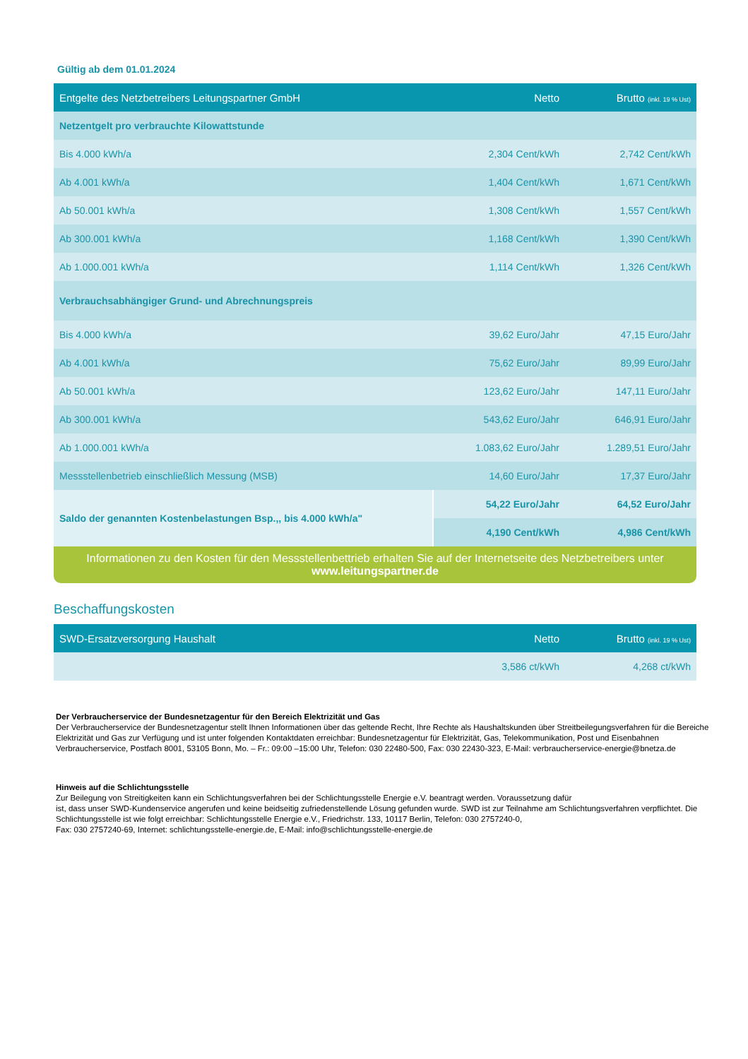Gültig ab dem 01.01.2024
| Entgelte des Netzbetreibers Leitungspartner GmbH | Netto | Brutto (inkl. 19 % Ust) |
| --- | --- | --- |
| Netzentgelt pro verbrauchte Kilowattstunde | | |
| Bis 4.000 kWh/a | 2,304 Cent/kWh | 2,742 Cent/kWh |
| Ab 4.001 kWh/a | 1,404 Cent/kWh | 1,671 Cent/kWh |
| Ab 50.001 kWh/a | 1,308 Cent/kWh | 1,557 Cent/kWh |
| Ab 300.001 kWh/a | 1,168 Cent/kWh | 1,390 Cent/kWh |
| Ab 1.000.001 kWh/a | 1,114 Cent/kWh | 1,326 Cent/kWh |
| Verbrauchsabhängiger Grund- und Abrechnungspreis | | |
| Bis 4.000 kWh/a | 39,62 Euro/Jahr | 47,15 Euro/Jahr |
| Ab 4.001 kWh/a | 75,62 Euro/Jahr | 89,99 Euro/Jahr |
| Ab 50.001 kWh/a | 123,62 Euro/Jahr | 147,11 Euro/Jahr |
| Ab 300.001 kWh/a | 543,62 Euro/Jahr | 646,91 Euro/Jahr |
| Ab 1.000.001 kWh/a | 1.083,62 Euro/Jahr | 1.289,51 Euro/Jahr |
| Messstellenbetrieb einschließlich Messung (MSB) | 14,60 Euro/Jahr | 17,37 Euro/Jahr |
| Saldo der genannten Kostenbelastungen Bsp.,, bis 4.000 kWh/a" | 54,22 Euro/Jahr | 64,52 Euro/Jahr |
| | 4,190 Cent/kWh | 4,986 Cent/kWh |
Informationen zu den Kosten für den Messstellenbettrieb erhalten Sie auf der Internetseite des Netzbetreibers unter
www.leitungspartner.de
Beschaffungskosten
| SWD-Ersatzversorgung Haushalt | Netto | Brutto (inkl. 19 % Ust) |
| --- | --- | --- |
| | 3,586 ct/kWh | 4,268 ct/kWh |
Der Verbraucherservice der Bundesnetzagentur für den Bereich Elektrizität und Gas
Der Verbraucherservice der Bundesnetzagentur stellt Ihnen Informationen über das geltende Recht, Ihre Rechte als Haushaltskunden über Streitbeilegungsverfahren für die Bereiche Elektrizität und Gas zur Verfügung und ist unter folgenden Kontaktdaten erreichbar: Bundesnetzagentur für Elektrizität, Gas, Telekommunikation, Post und Eisenbahnen Verbraucherservice, Postfach 8001, 53105 Bonn, Mo. – Fr.: 09:00 –15:00 Uhr, Telefon: 030 22480-500, Fax: 030 22430-323, E-Mail: verbraucherservice-energie@bnetza.de
Hinweis auf die Schlichtungsstelle
Zur Beilegung von Streitigkeiten kann ein Schlichtungsverfahren bei der Schlichtungsstelle Energie e.V. beantragt werden. Voraussetzung dafür
ist, dass unser SWD-Kundenservice angerufen und keine beidseitig zufriedenstellende Lösung gefunden wurde. SWD ist zur Teilnahme am Schlichtungsverfahren verpflichtet. Die Schlichtungsstelle ist wie folgt erreichbar: Schlichtungsstelle Energie e.V., Friedrichstr. 133, 10117 Berlin, Telefon: 030 2757240-0,
Fax: 030 2757240-69, Internet: schlichtungsstelle-energie.de, E-Mail: info@schlichtungsstelle-energie.de